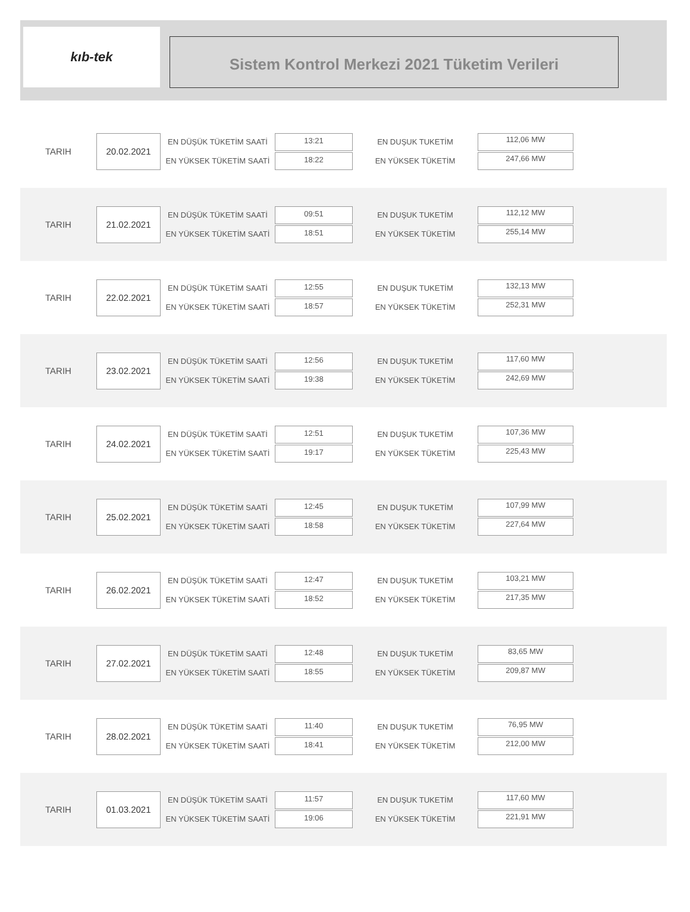kıb-tek
Sistem Kontrol Merkezi 2021 Tüketim Verileri
TARIH
20.02.2021
EN DÜŞÜK TÜKETİM SAATİ
EN YÜKSEK TÜKETİM SAATİ
13:21
18:22
EN DUŞUK TUKETİM
EN YÜKSEK TÜKETİM
112,06 MW
247,66 MW
TARIH
21.02.2021
EN DÜŞÜK TÜKETİM SAATİ
EN YÜKSEK TÜKETİM SAATİ
09:51
18:51
EN DUŞUK TUKETİM
EN YÜKSEK TÜKETİM
112,12 MW
255,14 MW
TARIH
22.02.2021
EN DÜŞÜK TÜKETİM SAATİ
EN YÜKSEK TÜKETİM SAATİ
12:55
18:57
EN DUŞUK TUKETİM
EN YÜKSEK TÜKETİM
132,13 MW
252,31 MW
TARIH
23.02.2021
EN DÜŞÜK TÜKETİM SAATİ
EN YÜKSEK TÜKETİM SAATİ
12:56
19:38
EN DUŞUK TUKETİM
EN YÜKSEK TÜKETİM
117,60 MW
242,69 MW
TARIH
24.02.2021
EN DÜŞÜK TÜKETİM SAATİ
EN YÜKSEK TÜKETİM SAATİ
12:51
19:17
EN DUŞUK TUKETİM
EN YÜKSEK TÜKETİM
107,36 MW
225,43 MW
TARIH
25.02.2021
EN DÜŞÜK TÜKETİM SAATİ
EN YÜKSEK TÜKETİM SAATİ
12:45
18:58
EN DUŞUK TUKETİM
EN YÜKSEK TÜKETİM
107,99 MW
227,64 MW
TARIH
26.02.2021
EN DÜŞÜK TÜKETİM SAATİ
EN YÜKSEK TÜKETİM SAATİ
12:47
18:52
EN DUŞUK TUKETİM
EN YÜKSEK TÜKETİM
103,21 MW
217,35 MW
TARIH
27.02.2021
EN DÜŞÜK TÜKETİM SAATİ
EN YÜKSEK TÜKETİM SAATİ
12:48
18:55
EN DUŞUK TUKETİM
EN YÜKSEK TÜKETİM
83,65 MW
209,87 MW
TARIH
28.02.2021
EN DÜŞÜK TÜKETİM SAATİ
EN YÜKSEK TÜKETİM SAATİ
11:40
18:41
EN DUŞUK TUKETİM
EN YÜKSEK TÜKETİM
76,95 MW
212,00 MW
TARIH
01.03.2021
EN DÜŞÜK TÜKETİM SAATİ
EN YÜKSEK TÜKETİM SAATİ
11:57
19:06
EN DUŞUK TUKETİM
EN YÜKSEK TÜKETİM
117,60 MW
221,91 MW